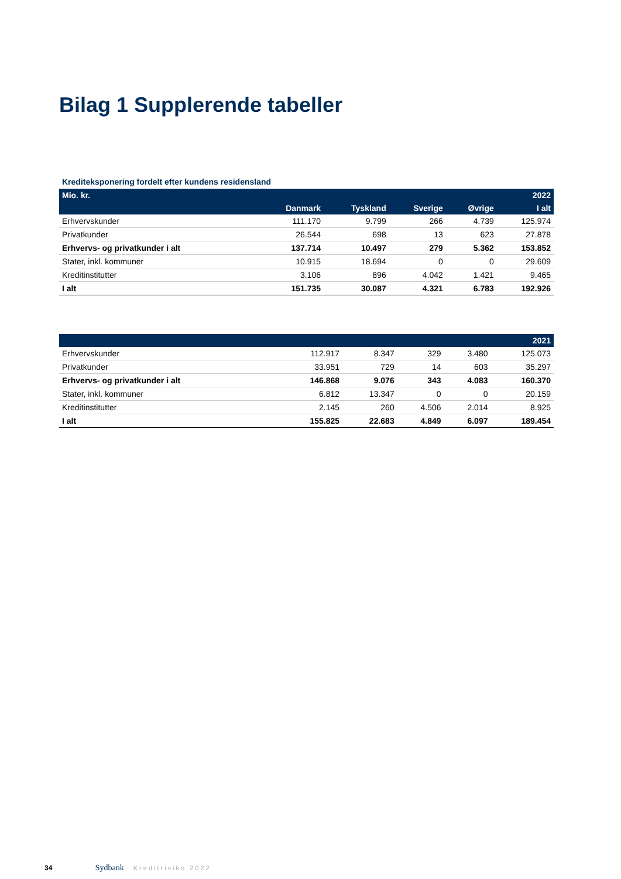Bilag 1 Supplerende tabeller
Krediteksponering fordelt efter kundens residensland
| Mio. kr. | | | | | 2022 |
| --- | --- | --- | --- | --- | --- |
| | Danmark | Tyskland | Sverige | Øvrige | I alt |
| Erhvervskunder | 111.170 | 9.799 | 266 | 4.739 | 125.974 |
| Privatkunder | 26.544 | 698 | 13 | 623 | 27.878 |
| Erhvervs- og privatkunder i alt | 137.714 | 10.497 | 279 | 5.362 | 153.852 |
| Stater, inkl. kommuner | 10.915 | 18.694 | 0 | 0 | 29.609 |
| Kreditinstitutter | 3.106 | 896 | 4.042 | 1.421 | 9.465 |
| I alt | 151.735 | 30.087 | 4.321 | 6.783 | 192.926 |
| | | | | | 2021 |
| --- | --- | --- | --- | --- | --- |
| Erhvervskunder | 112.917 | 8.347 | 329 | 3.480 | 125.073 |
| Privatkunder | 33.951 | 729 | 14 | 603 | 35.297 |
| Erhvervs- og privatkunder i alt | 146.868 | 9.076 | 343 | 4.083 | 160.370 |
| Stater, inkl. kommuner | 6.812 | 13.347 | 0 | 0 | 20.159 |
| Kreditinstitutter | 2.145 | 260 | 4.506 | 2.014 | 8.925 |
| I alt | 155.825 | 22.683 | 4.849 | 6.097 | 189.454 |
34 Sydbank · Kreditrisiko 2022